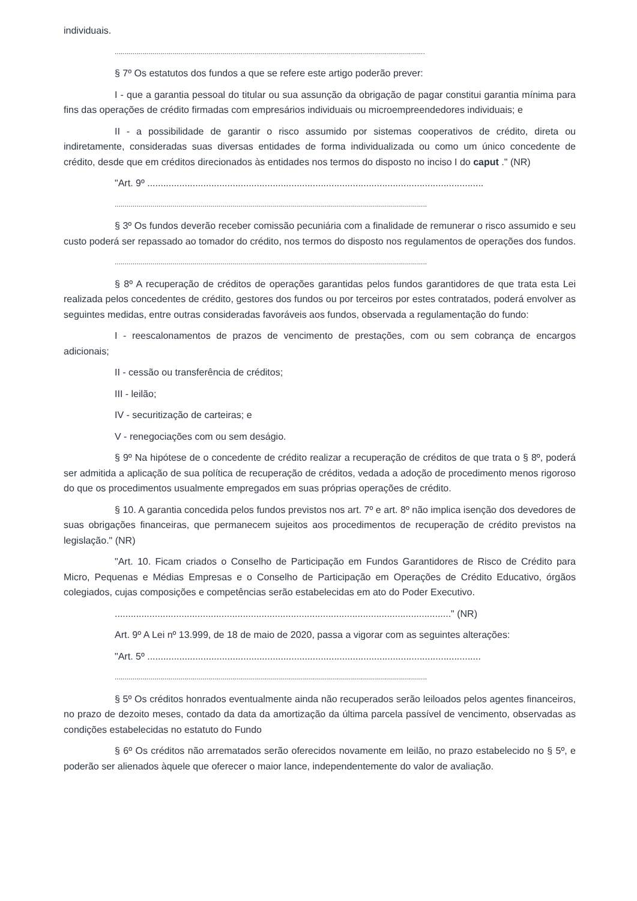individuais.
...........................................................................................................................................................
§ 7º Os estatutos dos fundos a que se refere este artigo poderão prever:
I - que a garantia pessoal do titular ou sua assunção da obrigação de pagar constitui garantia mínima para fins das operações de crédito firmadas com empresários individuais ou microempreendedores individuais; e
II - a possibilidade de garantir o risco assumido por sistemas cooperativos de crédito, direta ou indiretamente, consideradas suas diversas entidades de forma individualizada ou como um único concedente de crédito, desde que em créditos direcionados às entidades nos termos do disposto no inciso I do caput ." (NR)
"Art. 9º ..............................................................................................................................
............................................................................................................................................................
§ 3º Os fundos deverão receber comissão pecuniária com a finalidade de remunerar o risco assumido e seu custo poderá ser repassado ao tomador do crédito, nos termos do disposto nos regulamentos de operações dos fundos.
............................................................................................................................................................
§ 8º A recuperação de créditos de operações garantidas pelos fundos garantidores de que trata esta Lei realizada pelos concedentes de crédito, gestores dos fundos ou por terceiros por estes contratados, poderá envolver as seguintes medidas, entre outras consideradas favoráveis aos fundos, observada a regulamentação do fundo:
I - reescalonamentos de prazos de vencimento de prestações, com ou sem cobrança de encargos adicionais;
II - cessão ou transferência de créditos;
III - leilão;
IV - securitização de carteiras; e
V - renegociações com ou sem deságio.
§ 9º Na hipótese de o concedente de crédito realizar a recuperação de créditos de que trata o § 8º, poderá ser admitida a aplicação de sua política de recuperação de créditos, vedada a adoção de procedimento menos rigoroso do que os procedimentos usualmente empregados em suas próprias operações de crédito.
§ 10. A garantia concedida pelos fundos previstos nos art. 7º e art. 8º não implica isenção dos devedores de suas obrigações financeiras, que permanecem sujeitos aos procedimentos de recuperação de crédito previstos na legislação." (NR)
"Art. 10. Ficam criados o Conselho de Participação em Fundos Garantidores de Risco de Crédito para Micro, Pequenas e Médias Empresas e o Conselho de Participação em Operações de Crédito Educativo, órgãos colegiados, cujas composições e competências serão estabelecidas em ato do Poder Executivo.
.............................................................................................................................." (NR)
Art. 9º A Lei nº 13.999, de 18 de maio de 2020, passa a vigorar com as seguintes alterações:
"Art. 5º .............................................................................................................................
............................................................................................................................................................
§ 5º Os créditos honrados eventualmente ainda não recuperados serão leiloados pelos agentes financeiros, no prazo de dezoito meses, contado da data da amortização da última parcela passível de vencimento, observadas as condições estabelecidas no estatuto do Fundo
§ 6º Os créditos não arrematados serão oferecidos novamente em leilão, no prazo estabelecido no § 5º, e poderão ser alienados àquele que oferecer o maior lance, independentemente do valor de avaliação.